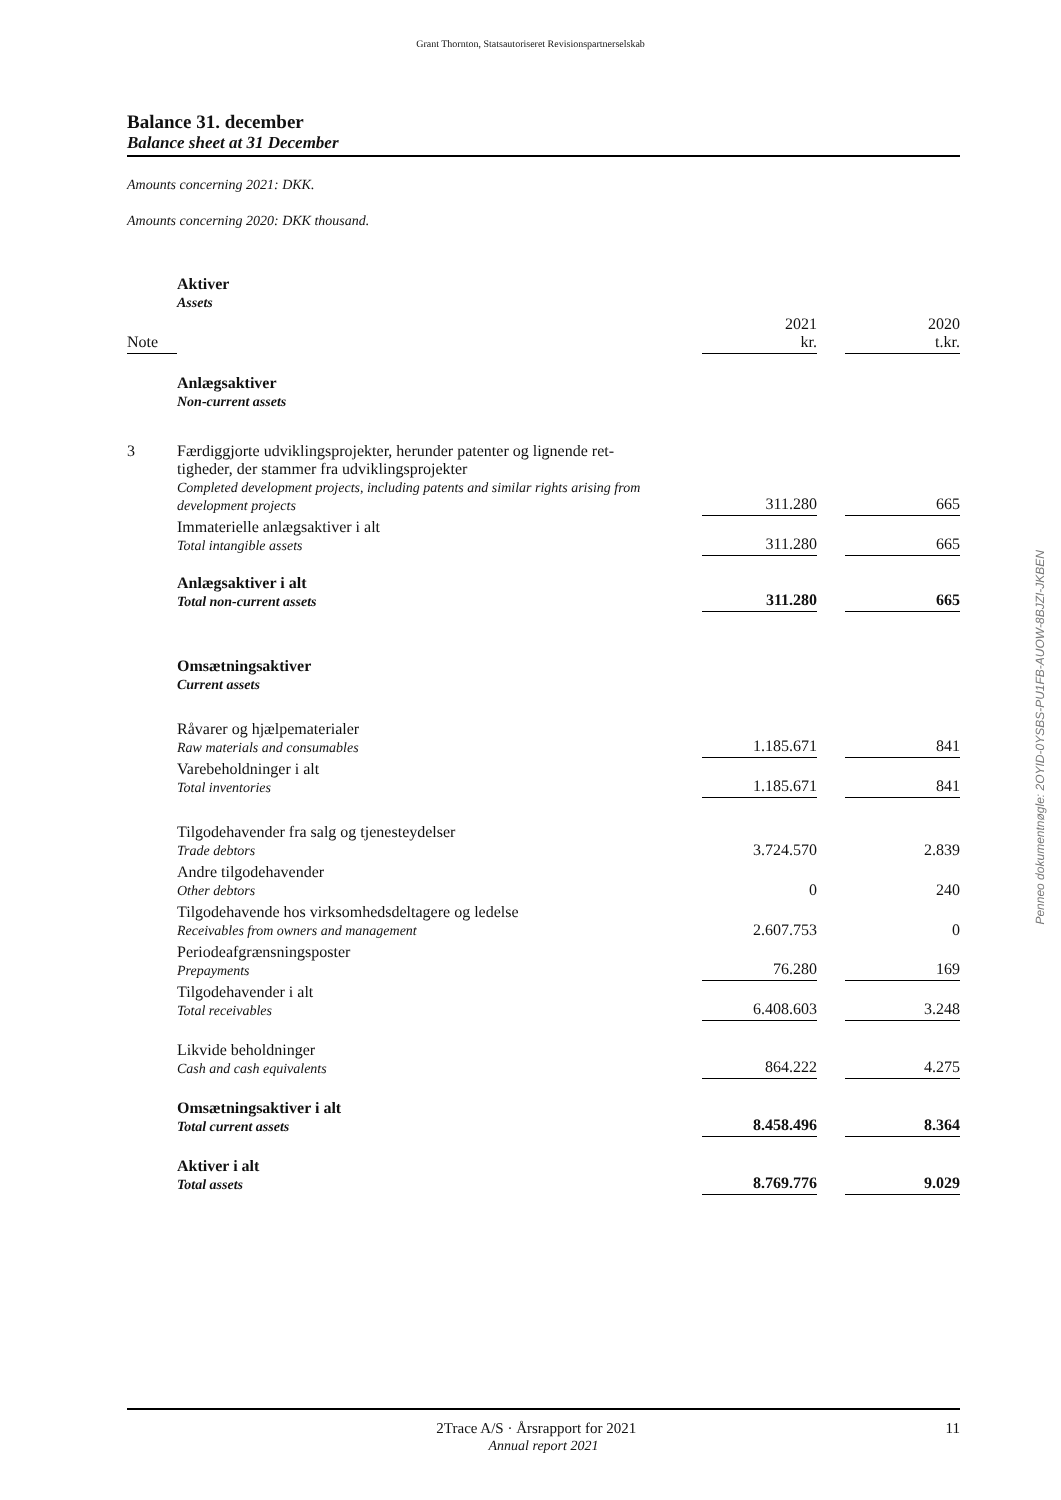Grant Thornton, Statsautoriseret Revisionspartnerselskab
Balance 31. december
Balance sheet at 31 December
Amounts concerning 2021: DKK.
Amounts concerning 2020: DKK thousand.
| | Aktiver Assets | | | |
| Note | | 2021 kr. | | 2020 t.kr. |
| | Anlægsaktiver Non-current assets | | | |
| 3 | Færdiggjorte udviklingsprojekter, herunder patenter og lignende ret- tigheder, der stammer fra udviklingsprojekter Completed development projects, including patents and similar rights arising from development projects | 311.280 | | 665 |
| | Immaterielle anlægsaktiver i alt Total intangible assets | 311.280 | | 665 |
| | Anlægsaktiver i alt Total non-current assets | 311.280 | | 665 |
| | Omsætningsaktiver Current assets | | | |
| | Råvarer og hjælpematerialer Raw materials and consumables | 1.185.671 | | 841 |
| | Varebeholdninger i alt Total inventories | 1.185.671 | | 841 |
| | Tilgodehavender fra salg og tjenesteydelser Trade debtors | 3.724.570 | | 2.839 |
| | Andre tilgodehavender Other debtors | 0 | | 240 |
| | Tilgodehavende hos virksomhedsdeltagere og ledelse Receivables from owners and management | 2.607.753 | | 0 |
| | Periodeafgrænsningsposter Prepayments | 76.280 | | 169 |
| | Tilgodehavender i alt Total receivables | 6.408.603 | | 3.248 |
| | Likvide beholdninger Cash and cash equivalents | 864.222 | | 4.275 |
| | Omsætningsaktiver i alt Total current assets | 8.458.496 | | 8.364 |
| | Aktiver i alt Total assets | 8.769.776 | | 9.029 |
Penneo dokumentnøgle: 2OYID-0YSBS-PU1FB-AUOW-8BJZI-JKBEN
2Trace A/S · Årsrapport for 2021 11
Annual report 2021